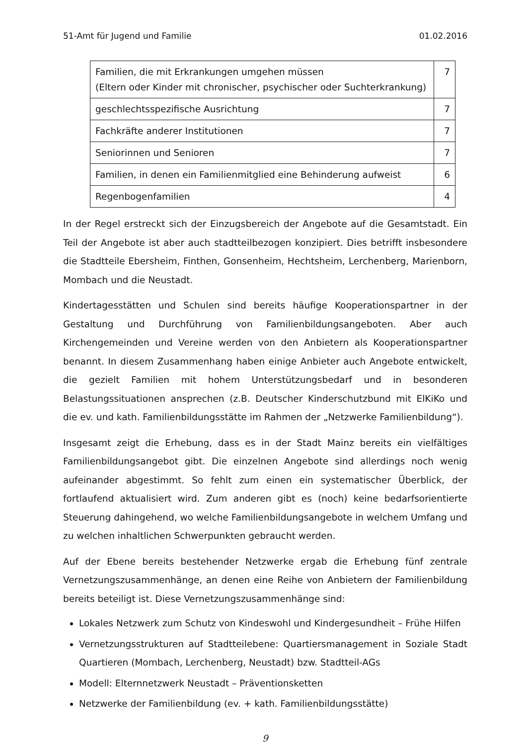51-Amt für Jugend und Familie 01.02.2016
| Familien, die mit Erkrankungen umgehen müssen (Eltern oder Kinder mit chronischer, psychischer oder Suchterkrankung) | 7 |
| geschlechtsspezifische Ausrichtung | 7 |
| Fachkräfte anderer Institutionen | 7 |
| Seniorinnen und Senioren | 7 |
| Familien, in denen ein Familienmitglied eine Behinderung aufweist | 6 |
| Regenbogenfamilien | 4 |
In der Regel erstreckt sich der Einzugsbereich der Angebote auf die Gesamtstadt. Ein Teil der Angebote ist aber auch stadtteilbezogen konzipiert. Dies betrifft insbesondere die Stadtteile Ebersheim, Finthen, Gonsenheim, Hechtsheim, Lerchenberg, Marienborn, Mombach und die Neustadt.
Kindertagesstätten und Schulen sind bereits häufige Kooperationspartner in der Gestaltung und Durchführung von Familienbildungsangeboten. Aber auch Kirchengemeinden und Vereine werden von den Anbietern als Kooperationspartner benannt. In diesem Zusammenhang haben einige Anbieter auch Angebote entwickelt, die gezielt Familien mit hohem Unterstützungsbedarf und in besonderen Belastungssituationen ansprechen (z.B. Deutscher Kinderschutzbund mit ElKiKo und die ev. und kath. Familienbildungsstätte im Rahmen der „Netzwerke Familienbildung“).
Insgesamt zeigt die Erhebung, dass es in der Stadt Mainz bereits ein vielfältiges Familienbildungsangebot gibt. Die einzelnen Angebote sind allerdings noch wenig aufeinander abgestimmt. So fehlt zum einen ein systematischer Überblick, der fortlaufend aktualisiert wird. Zum anderen gibt es (noch) keine bedarfsorientierte Steuerung dahingehend, wo welche Familienbildungsangebote in welchem Umfang und zu welchen inhaltlichen Schwerpunkten gebraucht werden.
Auf der Ebene bereits bestehender Netzwerke ergab die Erhebung fünf zentrale Vernetzungszusammenhänge, an denen eine Reihe von Anbietern der Familienbildung bereits beteiligt ist. Diese Vernetzungszusammenhänge sind:
Lokales Netzwerk zum Schutz von Kindeswohl und Kindergesundheit – Frühe Hilfen
Vernetzungsstrukturen auf Stadtteilebene: Quartiersmanagement in Soziale Stadt Quartieren (Mombach, Lerchenberg, Neustadt) bzw. Stadtteil-AGs
Modell: Elternnetzwerk Neustadt – Präventionsketten
Netzwerke der Familienbildung (ev. + kath. Familienbildungsstätte)
9